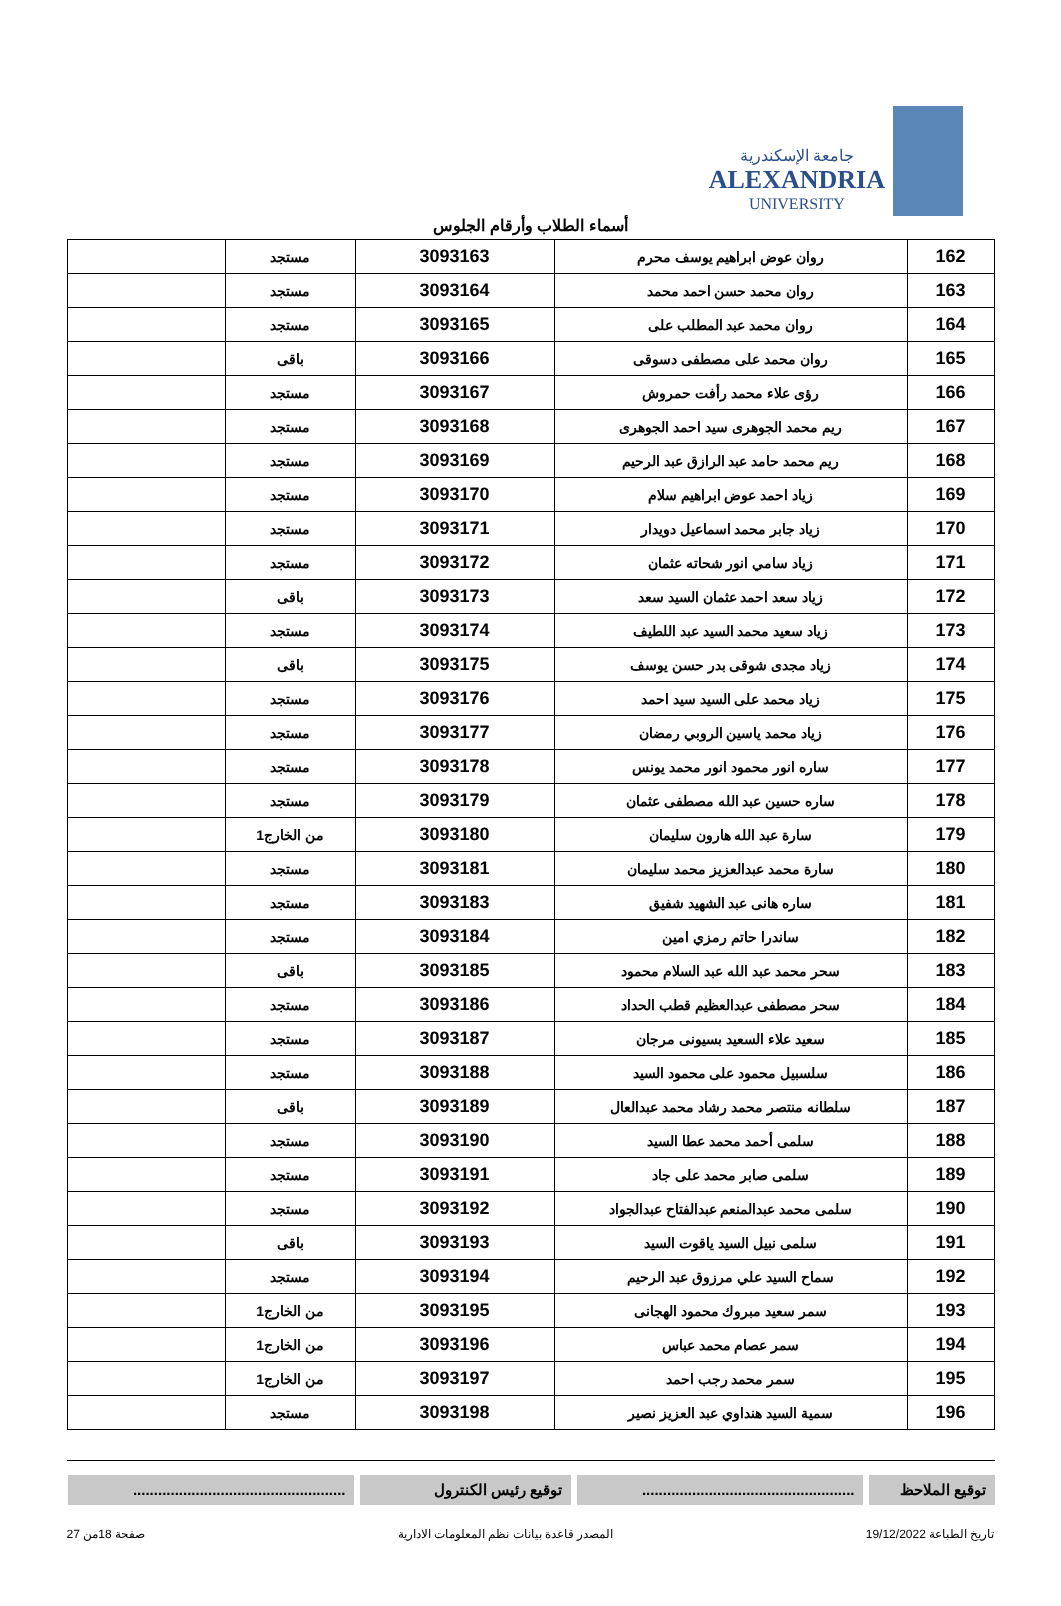جامعة الإسكندرية
ALEXANDRIA
UNIVERSITY
أسماء الطلاب وأرقام الجلوس
| 162 | روان عوض ابراهيم يوسف محرم | 3093163 | مستجد | |
| 163 | روان محمد حسن احمد محمد | 3093164 | مستجد | |
| 164 | روان محمد عبد المطلب على | 3093165 | مستجد | |
| 165 | روان محمد على مصطفى دسوقى | 3093166 | باقى | |
| 166 | رؤى علاء محمد رأفت حمروش | 3093167 | مستجد | |
| 167 | ريم محمد الجوهرى سيد احمد الجوهرى | 3093168 | مستجد | |
| 168 | ريم محمد حامد عبد الرازق عبد الرحيم | 3093169 | مستجد | |
| 169 | زياد احمد عوض ابراهيم سلام | 3093170 | مستجد | |
| 170 | زياد جابر محمد اسماعيل دويدار | 3093171 | مستجد | |
| 171 | زياد سامي انور شحاته عثمان | 3093172 | مستجد | |
| 172 | زياد سعد احمد عثمان السيد سعد | 3093173 | باقى | |
| 173 | زياد سعيد محمد السيد عبد اللطيف | 3093174 | مستجد | |
| 174 | زياد مجدى شوقى بدر حسن يوسف | 3093175 | باقى | |
| 175 | زياد محمد على السيد سيد احمد | 3093176 | مستجد | |
| 176 | زياد محمد ياسين الروبي رمضان | 3093177 | مستجد | |
| 177 | ساره انور محمود انور محمد يونس | 3093178 | مستجد | |
| 178 | ساره حسين عبد الله مصطفى عثمان | 3093179 | مستجد | |
| 179 | سارة عبد الله هارون سليمان | 3093180 | من الخارج1 | |
| 180 | سارة محمد عبدالعزيز محمد سليمان | 3093181 | مستجد | |
| 181 | ساره هانى عبد الشهيد شفيق | 3093183 | مستجد | |
| 182 | ساندرا حاتم رمزي امين | 3093184 | مستجد | |
| 183 | سحر محمد عبد الله عبد السلام محمود | 3093185 | باقى | |
| 184 | سحر مصطفى عبدالعظيم قطب الحداد | 3093186 | مستجد | |
| 185 | سعيد علاء السعيد بسيونى مرجان | 3093187 | مستجد | |
| 186 | سلسبيل محمود على محمود السيد | 3093188 | مستجد | |
| 187 | سلطانه منتصر محمد رشاد محمد عبدالعال | 3093189 | باقى | |
| 188 | سلمى أحمد محمد عطا السيد | 3093190 | مستجد | |
| 189 | سلمى صابر محمد على جاد | 3093191 | مستجد | |
| 190 | سلمى محمد عبدالمنعم عبدالفتاح عبدالجواد | 3093192 | مستجد | |
| 191 | سلمى نبيل السيد ياقوت السيد | 3093193 | باقى | |
| 192 | سماح السيد علي مرزوق عبد الرحيم | 3093194 | مستجد | |
| 193 | سمر سعيد مبروك محمود الهجانى | 3093195 | من الخارج1 | |
| 194 | سمر عصام محمد عباس | 3093196 | من الخارج1 | |
| 195 | سمر محمد رجب احمد | 3093197 | من الخارج1 | |
| 196 | سمية السيد هنداوي عبد العزيز نصير | 3093198 | مستجد | |
توقيع الملاحظ
...................................................
توقيع رئيس الكنترول ...................................................
تاريخ الطباعة 19/12/2022 المصدر قاعدة بيانات نظم المعلومات الادارية صفحة 18من 27